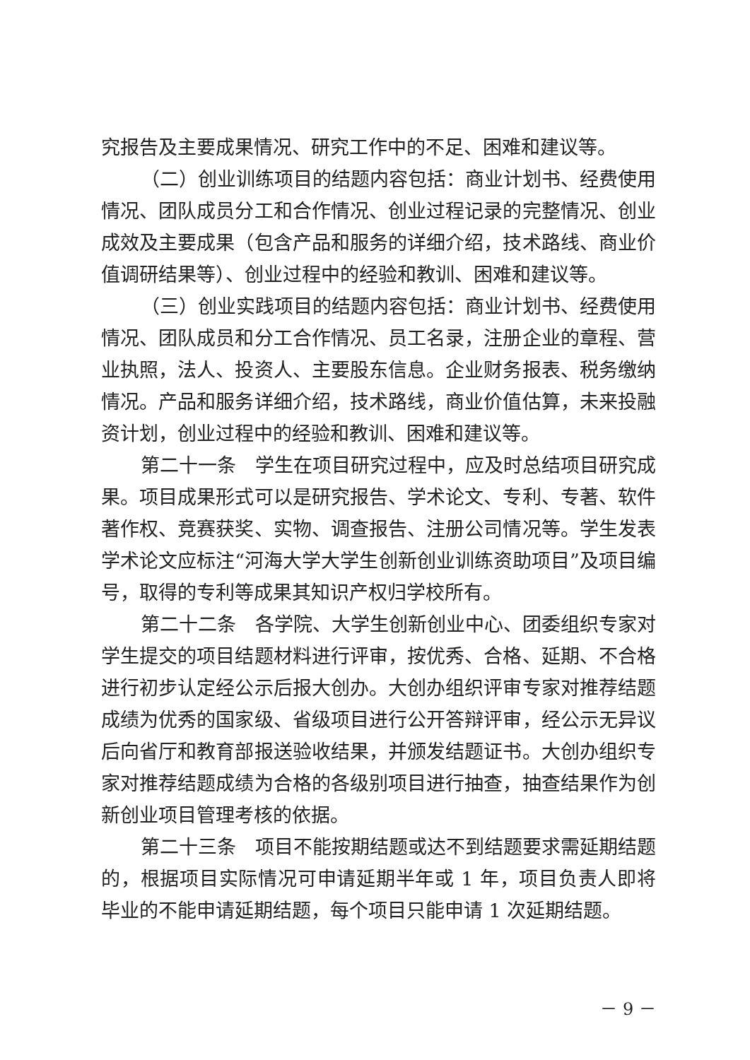究报告及主要成果情况、研究工作中的不足、困难和建议等。
（二）创业训练项目的结题内容包括：商业计划书、经费使用情况、团队成员分工和合作情况、创业过程记录的完整情况、创业成效及主要成果（包含产品和服务的详细介绍，技术路线、商业价值调研结果等）、创业过程中的经验和教训、困难和建议等。
（三）创业实践项目的结题内容包括：商业计划书、经费使用情况、团队成员和分工合作情况、员工名录，注册企业的章程、营业执照，法人、投资人、主要股东信息。企业财务报表、税务缴纳情况。产品和服务详细介绍，技术路线，商业价值估算，未来投融资计划，创业过程中的经验和教训、困难和建议等。
第二十一条　学生在项目研究过程中，应及时总结项目研究成果。项目成果形式可以是研究报告、学术论文、专利、专著、软件著作权、竞赛获奖、实物、调查报告、注册公司情况等。学生发表学术论文应标注“河海大学大学生创新创业训练资助项目”及项目编号，取得的专利等成果其知识产权归学校所有。
第二十二条　各学院、大学生创新创业中心、团委组织专家对学生提交的项目结题材料进行评审，按优秀、合格、延期、不合格进行初步认定经公示后报大创办。大创办组织评审专家对推荐结题成绩为优秀的国家级、省级项目进行公开答辩评审，经公示无异议后向省厅和教育部报送验收结果，并颁发结题证书。大创办组织专家对推荐结题成绩为合格的各级别项目进行抽查，抽查结果作为创新创业项目管理考核的依据。
第二十三条　项目不能按期结题或达不到结题要求需延期结题的，根据项目实际情况可申请延期半年或 1 年，项目负责人即将毕业的不能申请延期结题，每个项目只能申请 1 次延期结题。
－ 9 －